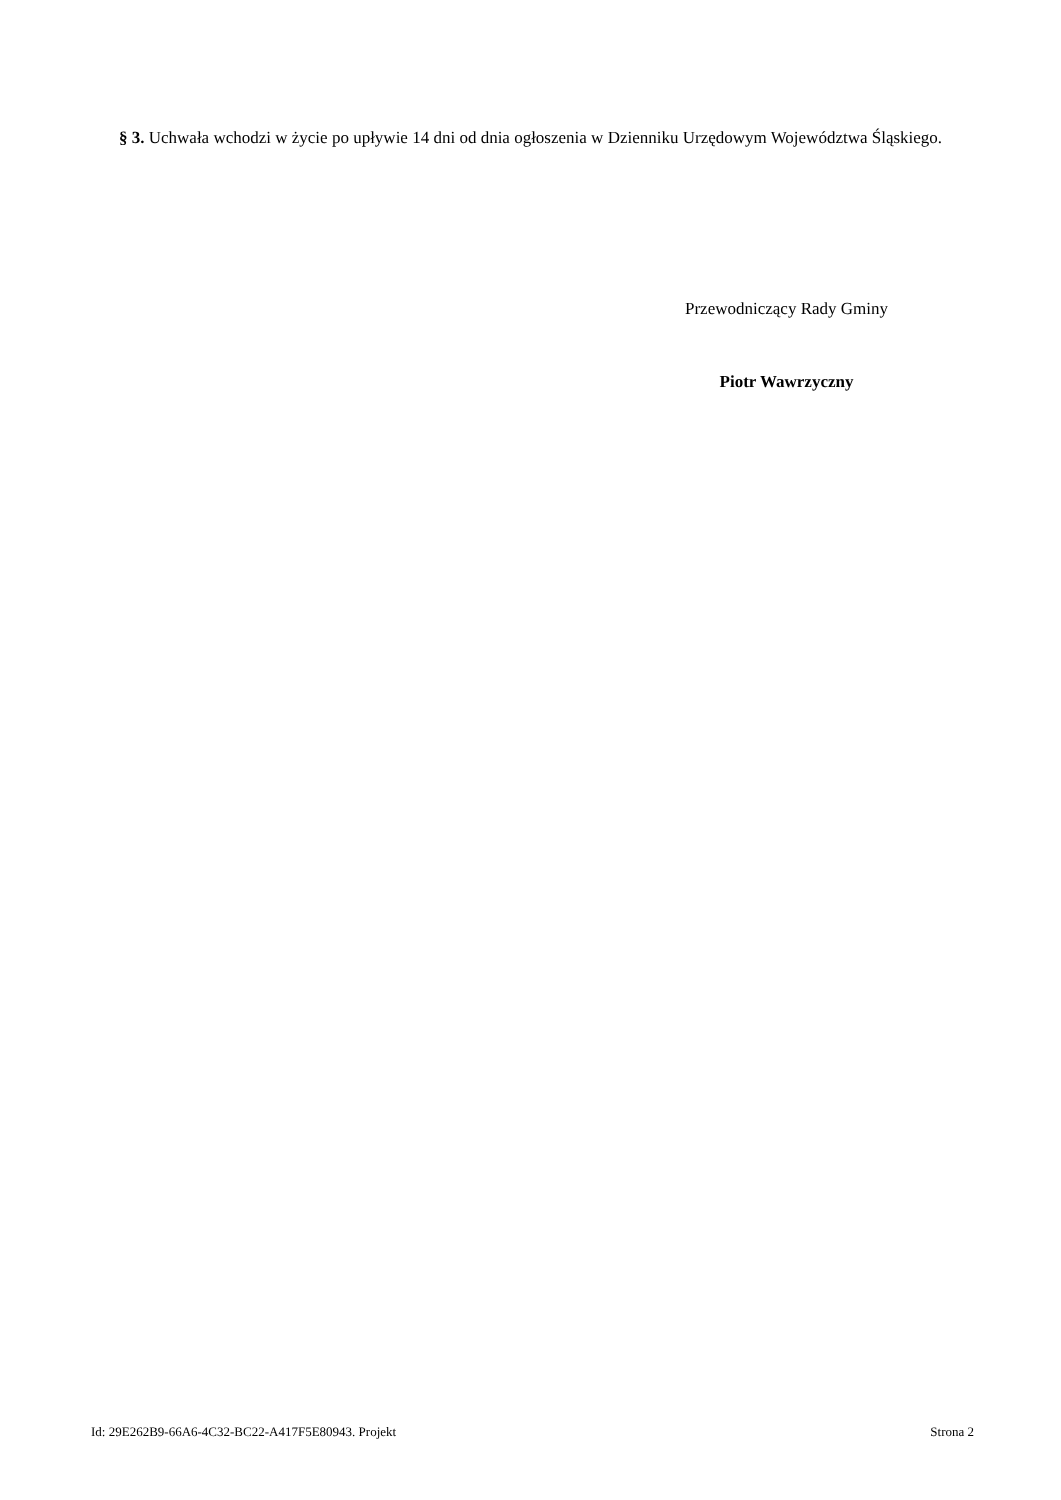§ 3. Uchwała wchodzi w życie po upływie 14 dni od dnia ogłoszenia w Dzienniku Urzędowym Województwa Śląskiego.
Przewodniczący Rady Gminy
Piotr Wawrzyczny
Id: 29E262B9-66A6-4C32-BC22-A417F5E80943. Projekt Strona 2